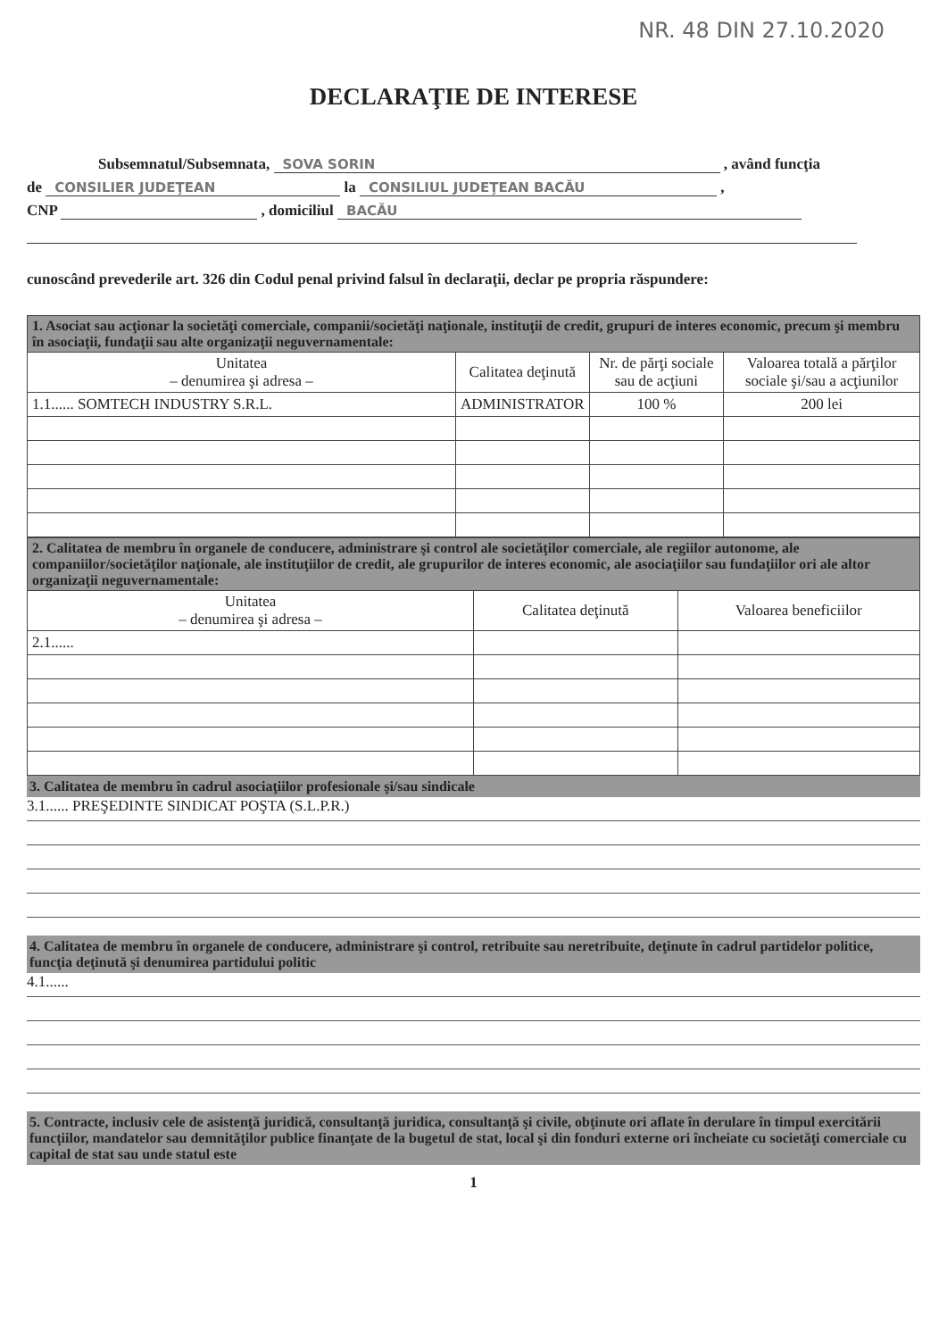NR. 48 DIN 27.10.2020
DECLARAŢIE DE INTERESE
Subsemnatul/Subsemnata, SOVA SORIN , având funcţia
de CONSILIER JUDEŢEAN la CONSILIUL JUDEŢEAN BACĂU ,
CNP , domiciliul BACĂU
cunoscând prevederile art. 326 din Codul penal privind falsul în declaraţii, declar pe propria răspundere:
| 1. Asociat sau acţionar la societăţi comerciale, companii/societăţi naţionale, instituţii de credit, grupuri de interes economic, precum şi membru în asociaţii, fundaţii sau alte organizaţii neguvernamentale: | | | |
| Unitatea – denumirea şi adresa – | Calitatea deţinută | Nr. de părţi sociale sau de acţiuni | Valoarea totală a părţilor sociale şi/sau a acţiunilor |
| 1.1...... SOMTECH INDUSTRY S.R.L. | ADMINISTRATOR | 100 % | 200 lei |
| 2. Calitatea de membru în organele de conducere, administrare şi control ale societăţilor comerciale, ale regiilor autonome, ale companiilor/societăţilor naţionale, ale instituţiilor de credit, ale grupurilor de interes economic, ale asociaţiilor sau fundaţiilor ori ale altor organizaţii neguvernamentale: | | |
| Unitatea – denumirea şi adresa – | Calitatea deţinută | Valoarea beneficiilor |
| 2.1...... | | |
3. Calitatea de membru în cadrul asociaţiilor profesionale şi/sau sindicale
3.1...... PREŞEDINTE SINDICAT POŞTA (S.L.P.R.)
4. Calitatea de membru în organele de conducere, administrare şi control, retribuite sau neretribuite, deţinute în cadrul partidelor politice, funcţia deţinută şi denumirea partidului politic
4.1......
5. Contracte, inclusiv cele de asistenţă juridică, consultanţă juridica, consultanţă şi civile, obţinute ori aflate în derulare în timpul exercitării funcţiilor, mandatelor sau demnităţilor publice finanţate de la bugetul de stat, local şi din fonduri externe ori încheiate cu societăţi comerciale cu capital de stat sau unde statul este
1